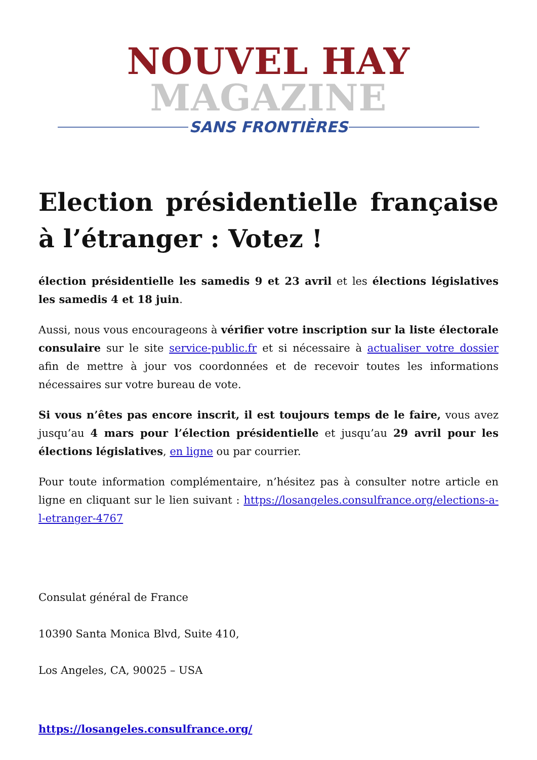NOUVEL HAY MAGAZINE
SANS FRONTIÈRES
Election présidentielle française à l’étranger : Votez !
élection présidentielle les samedis 9 et 23 avril et les élections législatives les samedis 4 et 18 juin.
Aussi, nous vous encourageons à vérifier votre inscription sur la liste électorale consulaire sur le site service-public.fr et si nécessaire à actualiser votre dossier afin de mettre à jour vos coordonnées et de recevoir toutes les informations nécessaires sur votre bureau de vote.
Si vous n’êtes pas encore inscrit, il est toujours temps de le faire, vous avez jusqu’au 4 mars pour l’élection présidentielle et jusqu’au 29 avril pour les élections législatives, en ligne ou par courrier.
Pour toute information complémentaire, n’hésitez pas à consulter notre article en ligne en cliquant sur le lien suivant : https://losangeles.consulfrance.org/elections-a-l-etranger-4767
Consulat général de France
10390 Santa Monica Blvd, Suite 410,
Los Angeles, CA, 90025 – USA
https://losangeles.consulfrance.org/